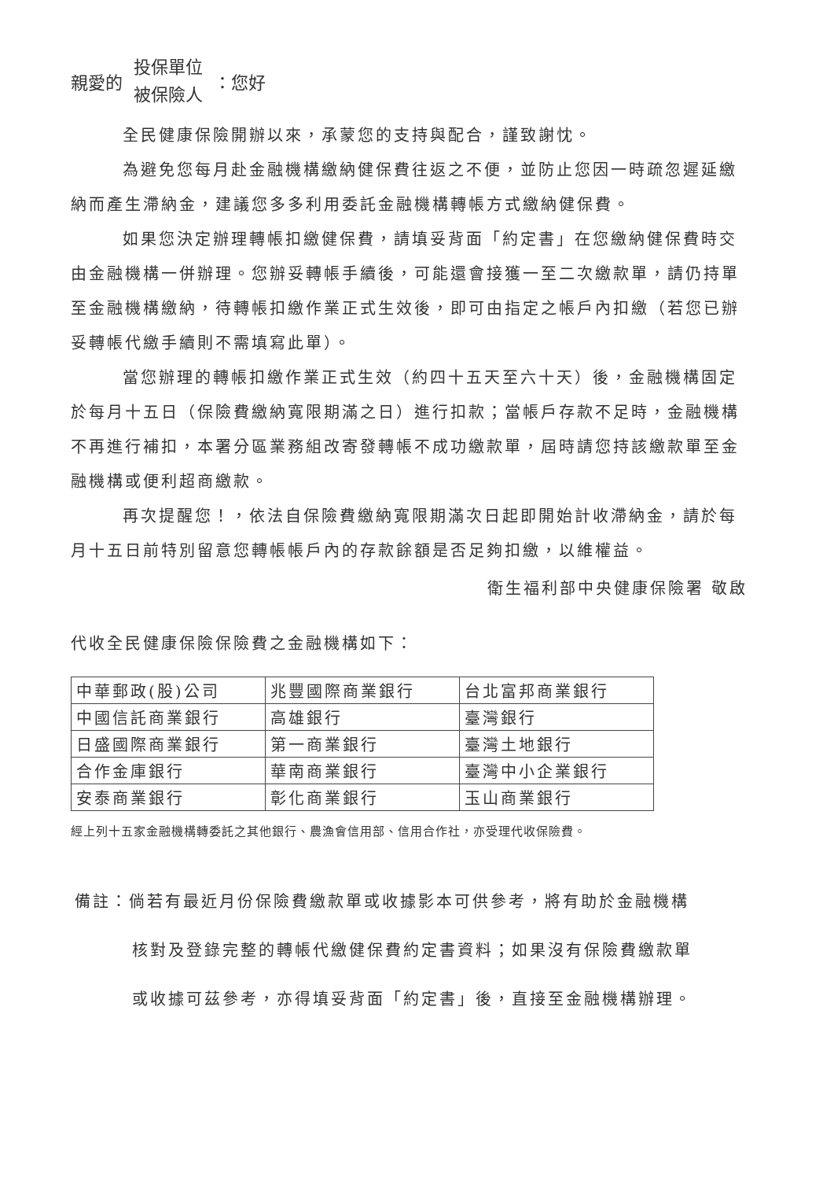親愛的 投保單位
被保險人 ：您好
全民健康保險開辦以來，承蒙您的支持與配合，謹致謝忱。
為避免您每月赴金融機構繳納健保費往返之不便，並防止您因一時疏忽遲延繳納而產生滯納金，建議您多多利用委託金融機構轉帳方式繳納健保費。
如果您決定辦理轉帳扣繳健保費，請填妥背面「約定書」在您繳納健保費時交由金融機構一併辦理。您辦妥轉帳手續後，可能還會接獲一至二次繳款單，請仍持單至金融機構繳納，待轉帳扣繳作業正式生效後，即可由指定之帳戶內扣繳（若您已辦妥轉帳代繳手續則不需填寫此單）。
當您辦理的轉帳扣繳作業正式生效（約四十五天至六十天）後，金融機構固定於每月十五日（保險費繳納寬限期滿之日）進行扣款；當帳戶存款不足時，金融機構不再進行補扣，本署分區業務組改寄發轉帳不成功繳款單，屆時請您持該繳款單至金融機構或便利超商繳款。
再次提醒您！，依法自保險費繳納寬限期滿次日起即開始計收滯納金，請於每月十五日前特別留意您轉帳帳戶內的存款餘額是否足夠扣繳，以維權益。
衛生福利部中央健康保險署 敬啟
代收全民健康保險保險費之金融機構如下：
| 中華郵政(股)公司 | 兆豐國際商業銀行 | 台北富邦商業銀行 |
| 中國信託商業銀行 | 高雄銀行 | 臺灣銀行 |
| 日盛國際商業銀行 | 第一商業銀行 | 臺灣土地銀行 |
| 合作金庫銀行 | 華南商業銀行 | 臺灣中小企業銀行 |
| 安泰商業銀行 | 彰化商業銀行 | 玉山商業銀行 |
經上列十五家金融機構轉委託之其他銀行、農漁會信用部、信用合作社，亦受理代收保險費。
備註：倘若有最近月份保險費繳款單或收據影本可供參考，將有助於金融機構
核對及登錄完整的轉帳代繳健保費約定書資料；如果沒有保險費繳款單
或收據可茲參考，亦得填妥背面「約定書」後，直接至金融機構辦理。